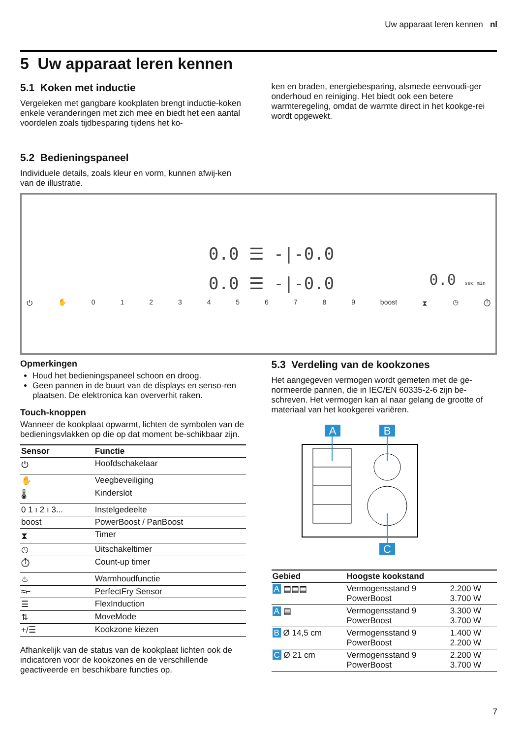Uw apparaat leren kennen nl
5 Uw apparaat leren kennen
5.1 Koken met inductie
Vergeleken met gangbare kookplaten brengt inductie-koken enkele veranderingen met zich mee en biedt het een aantal voordelen zoals tijdbesparing tijdens het ko-
ken en braden, energiebesparing, alsmede eenvoudi-ger onderhoud en reiniging. Het biedt ook een betere warmteregeling, omdat de warmte direct in het kookge-rei wordt opgewekt.
5.2 Bedieningspaneel
Individuele details, zoals kleur en vorm, kunnen afwij-ken van de illustratie.
0.0 ☰ -|-0.0
0.0 ☰ -|-0.0
0.0 sec min
⏻ ✋ 0123456789 boost ⧗ ◷ ⏱
Opmerkingen
Houd het bedieningspaneel schoon en droog.
Geen pannen in de buurt van de displays en senso-ren plaatsen. De elektronica kan oververhit raken.
Touch-knoppen
Wanneer de kookplaat opwarmt, lichten de symbolen van de bedieningsvlakken op die op dat moment be-schikbaar zijn.
| Sensor | Functie |
| --- | --- |
| ⏻ | Hoofdschakelaar |
| ✋ | Veegbeveiliging |
| 🌡 | Kinderslot |
| 0 1 ı 2 ı 3... | Instelgedeelte |
| boost | PowerBoost / PanBoost |
| ⧗ | Timer |
| ◷ | Uitschakeltimer |
| ⏱ | Count-up timer |
| ♨ | Warmhoudfunctie |
| ≈⌐ | PerfectFry Sensor |
| ☰ | FlexInduction |
| ⇅ | MoveMode |
| +/☰ | Kookzone kiezen |
Afhankelijk van de status van de kookplaat lichten ook de indicatoren voor de kookzones en de verschillende geactiveerde en beschikbare functies op.
5.3 Verdeling van de kookzones
Het aangegeven vermogen wordt gemeten met de ge-normeerde pannen, die in IEC/EN 60335-2-6 zijn be-schreven. Het vermogen kan al naar gelang de grootte of materiaal van het kookgerei variëren.
A
B
C
| Gebied | Hoogste kookstand | |
| --- | --- | --- |
| A ▤▤▤ | Vermogensstand 9 PowerBoost | 2.200 W 3.700 W |
| A ▤ | Vermogensstand 9 PowerBoost | 3.300 W 3.700 W |
| B Ø 14,5 cm | Vermogensstand 9 PowerBoost | 1.400 W 2.200 W |
| C Ø 21 cm | Vermogensstand 9 PowerBoost | 2.200 W 3.700 W |
7